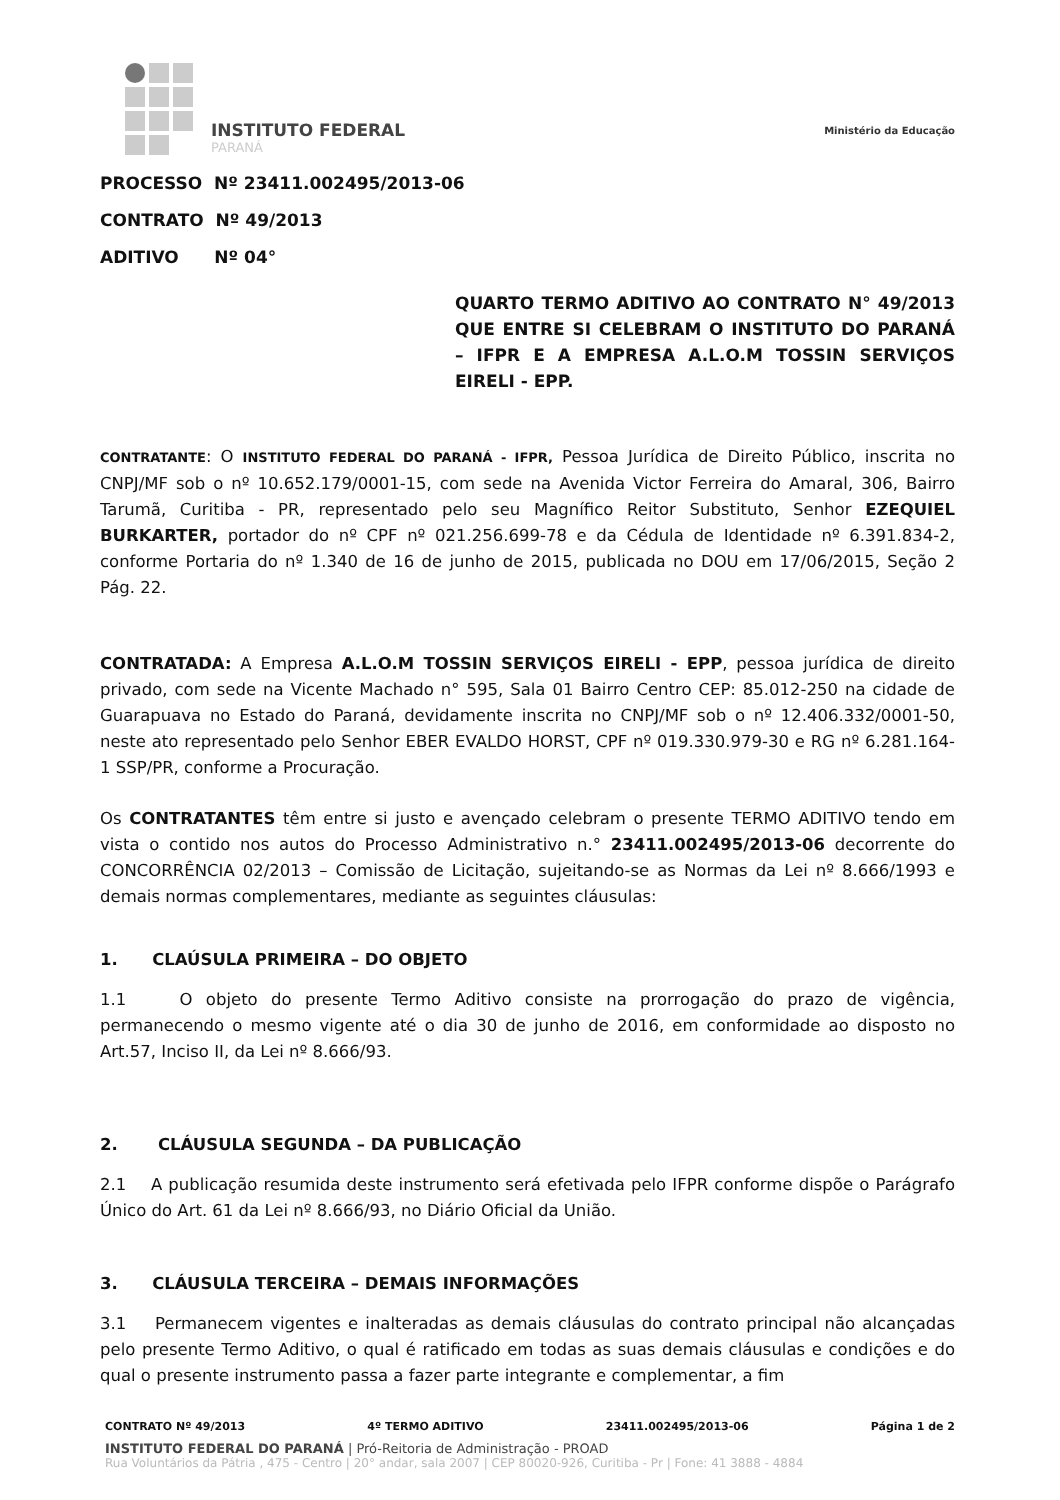INSTITUTO FEDERAL
PARANÁ
Ministério da Educação
PROCESSO Nº 23411.002495/2013-06
CONTRATO Nº 49/2013
ADITIVO Nº 04°
QUARTO TERMO ADITIVO AO CONTRATO N° 49/2013 QUE ENTRE SI CELEBRAM O INSTITUTO DO PARANÁ – IFPR E A EMPRESA A.L.O.M TOSSIN SERVIÇOS EIRELI - EPP.
CONTRATANTE: O INSTITUTO FEDERAL DO PARANÁ - IFPR, Pessoa Jurídica de Direito Público, inscrita no CNPJ/MF sob o nº 10.652.179/0001-15, com sede na Avenida Victor Ferreira do Amaral, 306, Bairro Tarumã, Curitiba - PR, representado pelo seu Magnífico Reitor Substituto, Senhor EZEQUIEL BURKARTER, portador do nº CPF nº 021.256.699-78 e da Cédula de Identidade nº 6.391.834-2, conforme Portaria do nº 1.340 de 16 de junho de 2015, publicada no DOU em 17/06/2015, Seção 2 Pág. 22.
CONTRATADA: A Empresa A.L.O.M TOSSIN SERVIÇOS EIRELI - EPP, pessoa jurídica de direito privado, com sede na Vicente Machado n° 595, Sala 01 Bairro Centro CEP: 85.012-250 na cidade de Guarapuava no Estado do Paraná, devidamente inscrita no CNPJ/MF sob o nº 12.406.332/0001-50, neste ato representado pelo Senhor EBER EVALDO HORST, CPF nº 019.330.979-30 e RG nº 6.281.164-1 SSP/PR, conforme a Procuração.
Os CONTRATANTES têm entre si justo e avençado celebram o presente TERMO ADITIVO tendo em vista o contido nos autos do Processo Administrativo n.° 23411.002495/2013-06 decorrente do CONCORRÊNCIA 02/2013 – Comissão de Licitação, sujeitando-se as Normas da Lei nº 8.666/1993 e demais normas complementares, mediante as seguintes cláusulas:
1. CLAÚSULA PRIMEIRA – DO OBJETO
1.1 O objeto do presente Termo Aditivo consiste na prorrogação do prazo de vigência, permanecendo o mesmo vigente até o dia 30 de junho de 2016, em conformidade ao disposto no Art.57, Inciso II, da Lei nº 8.666/93.
2. CLÁUSULA SEGUNDA – DA PUBLICAÇÃO
2.1 A publicação resumida deste instrumento será efetivada pelo IFPR conforme dispõe o Parágrafo Único do Art. 61 da Lei nº 8.666/93, no Diário Oficial da União.
3. CLÁUSULA TERCEIRA – DEMAIS INFORMAÇÕES
3.1 Permanecem vigentes e inalteradas as demais cláusulas do contrato principal não alcançadas pelo presente Termo Aditivo, o qual é ratificado em todas as suas demais cláusulas e condições e do qual o presente instrumento passa a fazer parte integrante e complementar, a fim
CONTRATO Nº 49/2013 4º TERMO ADITIVO 23411.002495/2013-06 Página 1 de 2
INSTITUTO FEDERAL DO PARANÁ | Pró-Reitoria de Administração - PROAD
Rua Voluntários da Pátria , 475 - Centro | 20° andar, sala 2007 | CEP 80020-926, Curitiba - Pr | Fone: 41 3888 - 4884